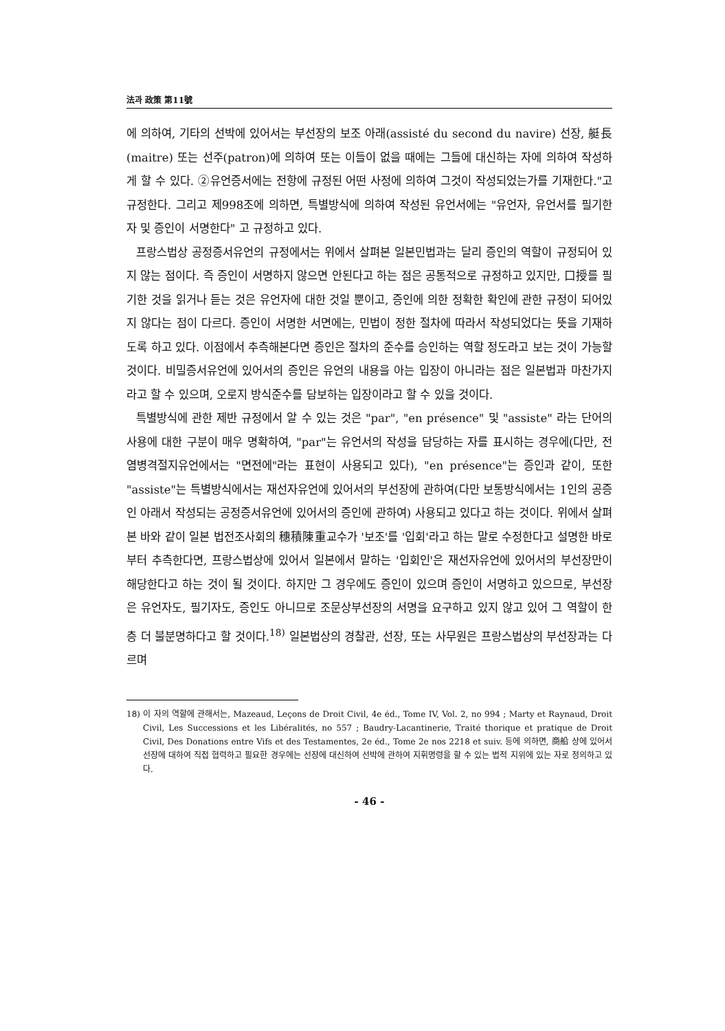法과 政策 第11號
에 의하여, 기타의 선박에 있어서는 부선장의 보조 아래(assisté du second du navire) 선장, 艇長(maitre) 또는 선주(patron)에 의하여 또는 이들이 없을 때에는 그들에 대신하는 자에 의하여 작성하게 할 수 있다. ②유언증서에는 전항에 규정된 어떤 사정에 의하여 그것이 작성되었는가를 기재한다."고 규정한다. 그리고 제998조에 의하면, 특별방식에 의하여 작성된 유언서에는 "유언자, 유언서를 필기한 자 및 증인이 서명한다" 고 규정하고 있다.
프랑스법상 공정증서유언의 규정에서는 위에서 살펴본 일본민법과는 달리 증인의 역할이 규정되어 있지 않는 점이다. 즉 증인이 서명하지 않으면 안된다고 하는 점은 공통적으로 규정하고 있지만, 口授를 필기한 것을 읽거나 듣는 것은 유언자에 대한 것일 뿐이고, 증인에 의한 정확한 확인에 관한 규정이 되어있지 않다는 점이 다르다. 증인이 서명한 서면에는, 민법이 정한 절차에 따라서 작성되었다는 뜻을 기재하도록 하고 있다. 이점에서 추측해본다면 증인은 절차의 준수를 승인하는 역할 정도라고 보는 것이 가능할 것이다. 비밀증서유언에 있어서의 증인은 유언의 내용을 아는 입장이 아니라는 점은 일본법과 마찬가지라고 할 수 있으며, 오로지 방식준수를 담보하는 입장이라고 할 수 있을 것이다.
특별방식에 관한 제반 규정에서 알 수 있는 것은 "par", "en présence" 및 "assiste" 라는 단어의 사용에 대한 구분이 매우 명확하여, "par"는 유언서의 작성을 담당하는 자를 표시하는 경우에(다만, 전염병격절지유언에서는 "면전에"라는 표현이 사용되고 있다), "en présence"는 증인과 같이, 또한 "assiste"는 특별방식에서는 재선자유언에 있어서의 부선장에 관하여(다만 보통방식에서는 1인의 공증인 아래서 작성되는 공정증서유언에 있어서의 증인에 관하여) 사용되고 있다고 하는 것이다. 위에서 살펴본 바와 같이 일본 법전조사회의 穗積陳重교수가 '보조'를 '입회'라고 하는 말로 수정한다고 설명한 바로부터 추측한다면, 프랑스법상에 있어서 일본에서 말하는 '입회인'은 재선자유언에 있어서의 부선장만이 해당한다고 하는 것이 될 것이다. 하지만 그 경우에도 증인이 있으며 증인이 서명하고 있으므로, 부선장은 유언자도, 필기자도, 증인도 아니므로 조문상부선장의 서명을 요구하고 있지 않고 있어 그 역할이 한층 더 불분명하다고 할 것이다.<sup>18)</sup> 일본법상의 경찰관, 선장, 또는 사무원은 프랑스법상의 부선장과는 다르며
18) 이 자의 역할에 관해서는, Mazeaud, Leçons de Droit Civil, 4e éd., Tome IV, Vol. 2, no 994 ; Marty et Raynaud, Droit Civil, Les Successions et les Libéralités, no 557 ; Baudry-Lacantinerie, Traité thorique et pratique de Droit Civil, Des Donations entre Vifs et des Testamentes, 2e éd., Tome 2e nos 2218 et suiv. 등에 의하면, 商船 상에 있어서 선장에 대하여 직접 협력하고 필요한 경우에는 선장에 대신하여 선박에 관하여 지휘명령을 할 수 있는 법적 지위에 있는 자로 정의하고 있다.
- 46 -